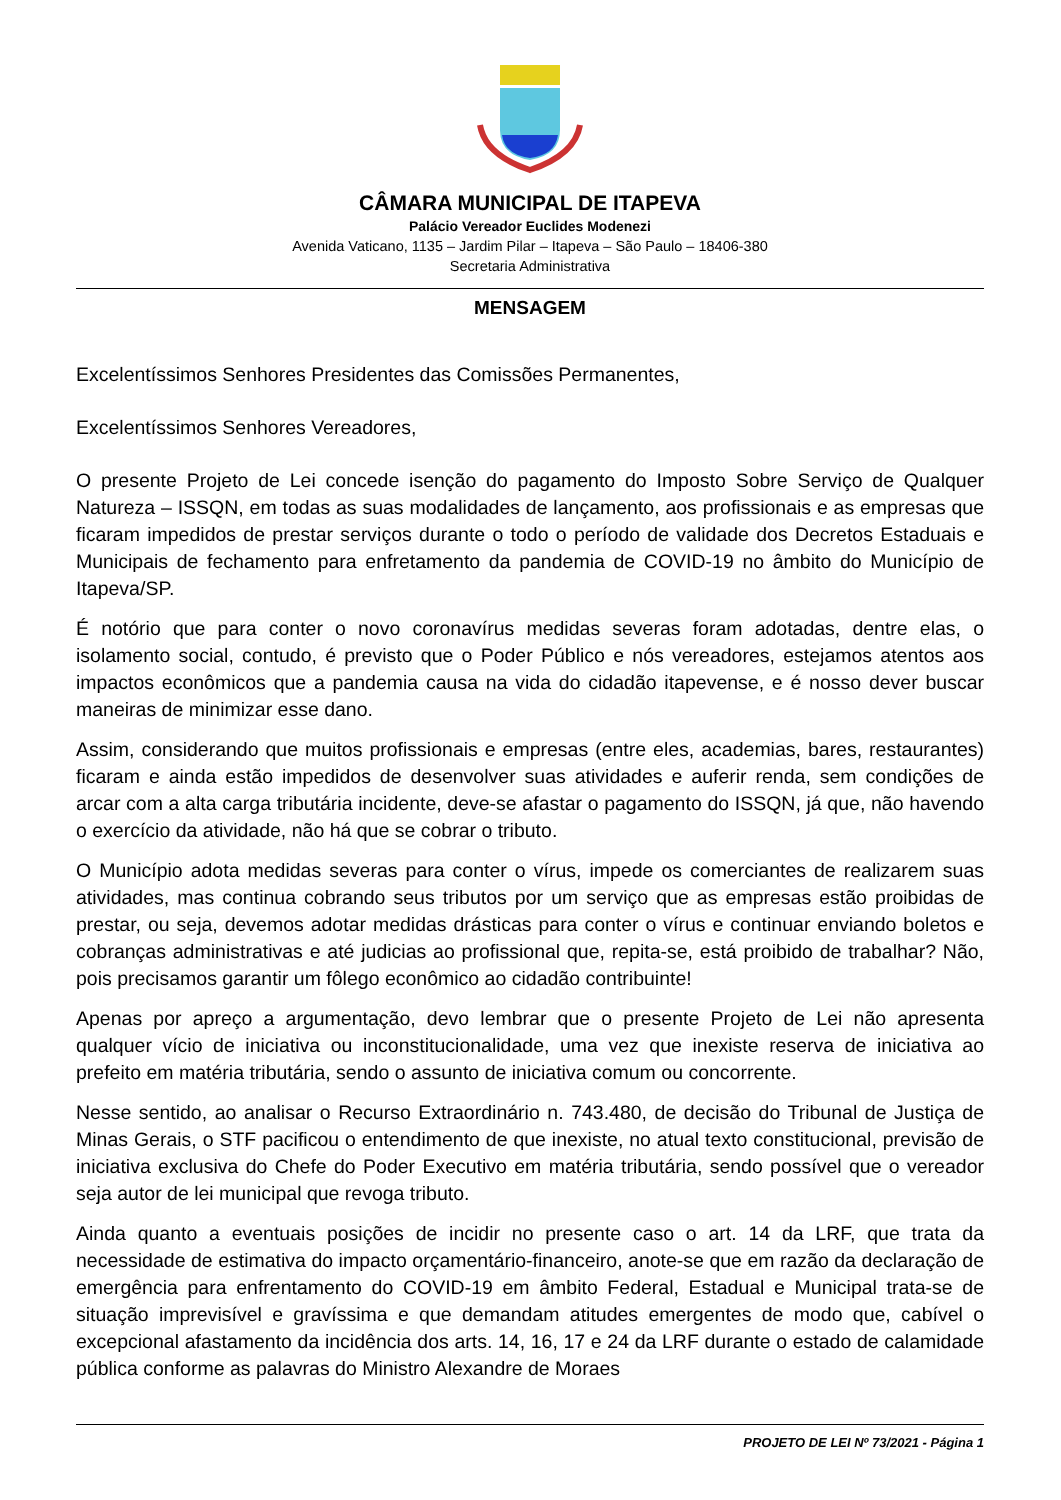CÂMARA MUNICIPAL DE ITAPEVA
Palácio Vereador Euclides Modenezi
Avenida Vaticano, 1135 – Jardim Pilar – Itapeva – São Paulo – 18406-380
Secretaria Administrativa
MENSAGEM
Excelentíssimos Senhores Presidentes das Comissões Permanentes,
Excelentíssimos Senhores Vereadores,
O presente Projeto de Lei concede isenção do pagamento do Imposto Sobre Serviço de Qualquer Natureza – ISSQN, em todas as suas modalidades de lançamento, aos profissionais e as empresas que ficaram impedidos de prestar serviços durante o todo o período de validade dos Decretos Estaduais e Municipais de fechamento para enfretamento da pandemia de COVID-19 no âmbito do Município de Itapeva/SP.
É notório que para conter o novo coronavírus medidas severas foram adotadas, dentre elas, o isolamento social, contudo, é previsto que o Poder Público e nós vereadores, estejamos atentos aos impactos econômicos que a pandemia causa na vida do cidadão itapevense, e é nosso dever buscar maneiras de minimizar esse dano.
Assim, considerando que muitos profissionais e empresas (entre eles, academias, bares, restaurantes) ficaram e ainda estão impedidos de desenvolver suas atividades e auferir renda, sem condições de arcar com a alta carga tributária incidente, deve-se afastar o pagamento do ISSQN, já que, não havendo o exercício da atividade, não há que se cobrar o tributo.
O Município adota medidas severas para conter o vírus, impede os comerciantes de realizarem suas atividades, mas continua cobrando seus tributos por um serviço que as empresas estão proibidas de prestar, ou seja, devemos adotar medidas drásticas para conter o vírus e continuar enviando boletos e cobranças administrativas e até judicias ao profissional que, repita-se, está proibido de trabalhar? Não, pois precisamos garantir um fôlego econômico ao cidadão contribuinte!
Apenas por apreço a argumentação, devo lembrar que o presente Projeto de Lei não apresenta qualquer vício de iniciativa ou inconstitucionalidade, uma vez que inexiste reserva de iniciativa ao prefeito em matéria tributária, sendo o assunto de iniciativa comum ou concorrente.
Nesse sentido, ao analisar o Recurso Extraordinário n. 743.480, de decisão do Tribunal de Justiça de Minas Gerais, o STF pacificou o entendimento de que inexiste, no atual texto constitucional, previsão de iniciativa exclusiva do Chefe do Poder Executivo em matéria tributária, sendo possível que o vereador seja autor de lei municipal que revoga tributo.
Ainda quanto a eventuais posições de incidir no presente caso o art. 14 da LRF, que trata da necessidade de estimativa do impacto orçamentário-financeiro, anote-se que em razão da declaração de emergência para enfrentamento do COVID-19 em âmbito Federal, Estadual e Municipal trata-se de situação imprevisível e gravíssima e que demandam atitudes emergentes de modo que, cabível o excepcional afastamento da incidência dos arts. 14, 16, 17 e 24 da LRF durante o estado de calamidade pública conforme as palavras do Ministro Alexandre de Moraes
PROJETO DE LEI Nº 73/2021 - Página 1